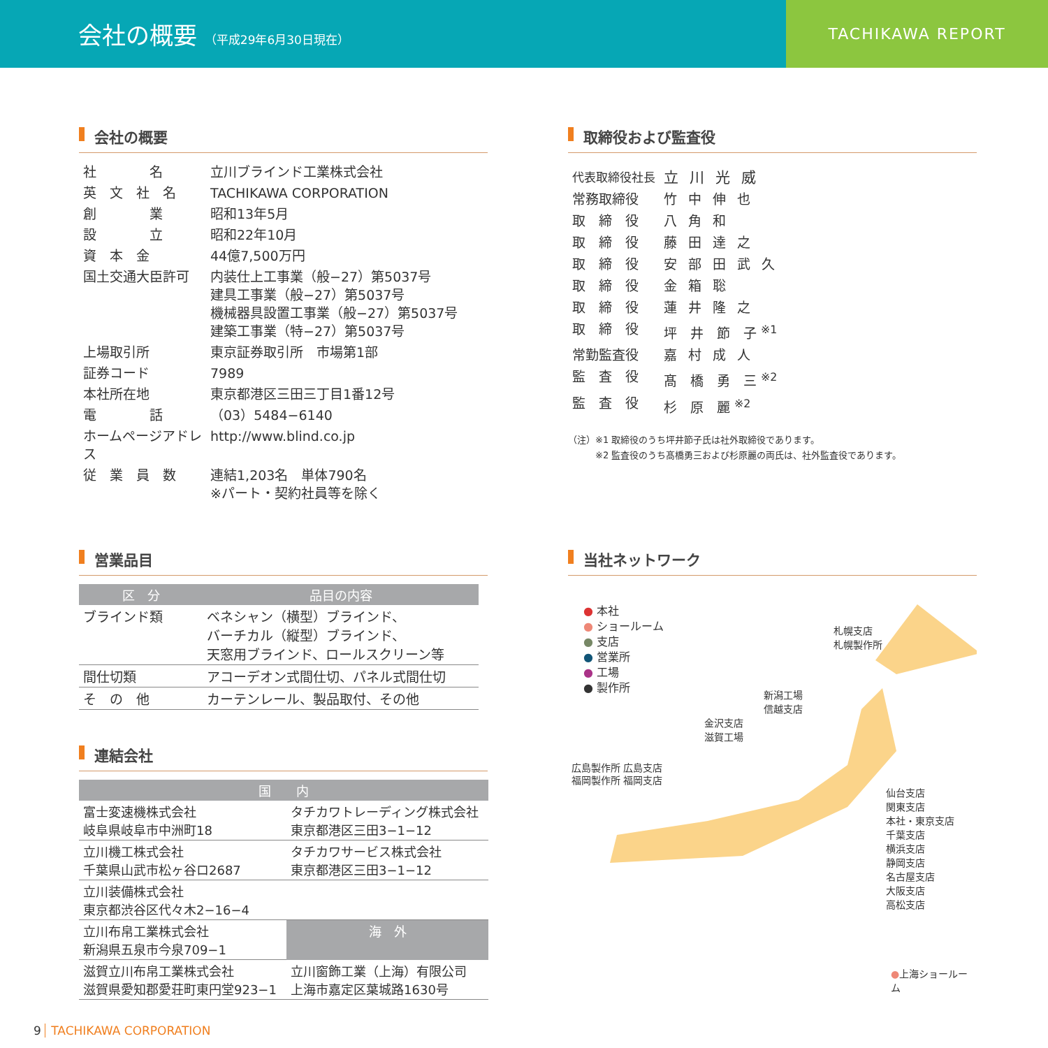会社の概要 （平成29年6月30日現在）
TACHIKAWA REPORT
会社の概要
| 社 名 | 立川ブラインド工業株式会社 |
| 英 文 社 名 | TACHIKAWA CORPORATION |
| 創 業 | 昭和13年5月 |
| 設 立 | 昭和22年10月 |
| 資 本 金 | 44億7,500万円 |
| 国土交通大臣許可 | 内装仕上工事業（般−27）第5037号 建具工事業（般−27）第5037号 機械器具設置工事業（般−27）第5037号 建築工事業（特−27）第5037号 |
| 上場取引所 | 東京証券取引所 市場第1部 |
| 証券コード | 7989 |
| 本社所在地 | 東京都港区三田三丁目1番12号 |
| 電 話 | （03）5484−6140 |
| ホームページアドレス | http://www.blind.co.jp |
| 従 業 員 数 | 連結1,203名 単体790名 ※パート・契約社員等を除く |
営業品目
| 区 分 | 品目の内容 |
| --- | --- |
| ブラインド類 | ベネシャン（横型）ブラインド、 バーチカル（縦型）ブラインド、 天窓用ブラインド、ロールスクリーン等 |
| 間仕切類 | アコーデオン式間仕切、パネル式間仕切 |
| そ の 他 | カーテンレール、製品取付、その他 |
連結会社
| 国 内 | |
| --- | --- |
| 富士変速機株式会社 岐阜県岐阜市中洲町18 | タチカワトレーディング株式会社 東京都港区三田3−1−12 |
| 立川機工株式会社 千葉県山武市松ヶ谷ロ2687 | タチカワサービス株式会社 東京都港区三田3−1−12 |
| 立川装備株式会社 東京都渋谷区代々木2−16−4 | |
| 立川布帛工業株式会社 新潟県五泉市今泉709−1 | 海 外 |
| 滋賀立川布帛工業株式会社 滋賀県愛知郡愛荘町東円堂923−1 | 立川窗飾工業（上海）有限公司 上海市嘉定区葉城路1630号 |
取締役および監査役
| 代表取締役社長 | 立川光威 |
| 常務取締役 | 竹中伸也 |
| 取 締 役 | 八角和 |
| 取 締 役 | 藤田達之 |
| 取 締 役 | 安部田武久 |
| 取 締 役 | 金箱聡 |
| 取 締 役 | 蓮井隆之 |
| 取 締 役 | 坪 井 節 子 <sup>※1</sup> |
| 常勤監査役 | 嘉村成人 |
| 監 査 役 | 髙 橋 勇 三 <sup>※2</sup> |
| 監 査 役 | 杉 原 麗 <sup>※2</sup> |
（注）※1 取締役のうち坪井節子氏は社外取締役であります。
　　　※2 監査役のうち髙橋勇三および杉原麗の両氏は、社外監査役であります。
当社ネットワーク
● 本社
● ショールーム
● 支店
● 営業所
● 工場
● 製作所
札幌支店
札幌製作所
新潟工場
信越支店
金沢支店
滋賀工場
広島製作所 広島支店
福岡製作所 福岡支店
仙台支店
関東支店
本社・東京支店
千葉支店
横浜支店
静岡支店
名古屋支店
大阪支店
高松支店
●上海ショールーム
9 TACHIKAWA CORPORATION